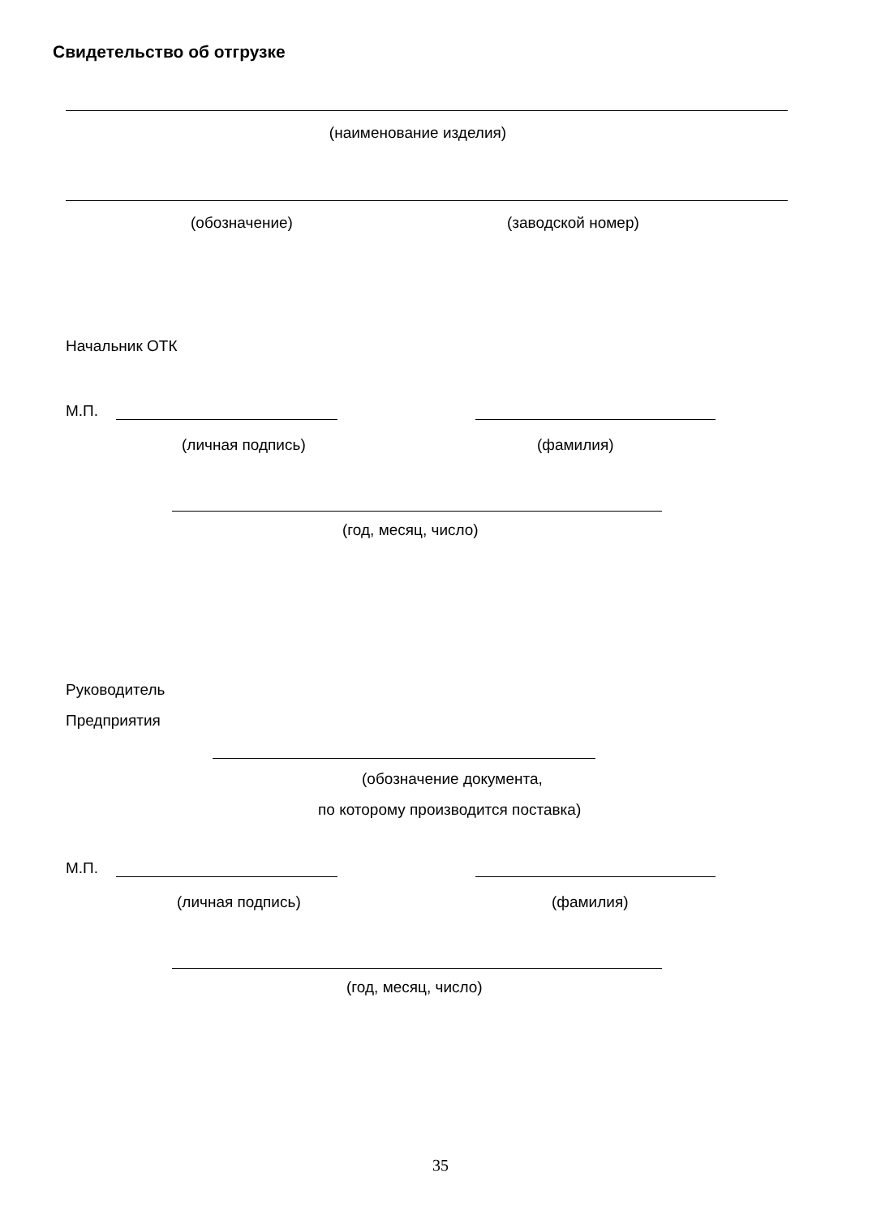Свидетельство об отгрузке
(наименование изделия)
(обозначение) (заводской номер)
Начальник ОТК
М.П.
(личная подпись) (фамилия)
(год, месяц, число)
Руководитель
Предприятия
(обозначение документа,
по которому производится поставка)
М.П.
(личная подпись) (фамилия)
(год, месяц, число)
35